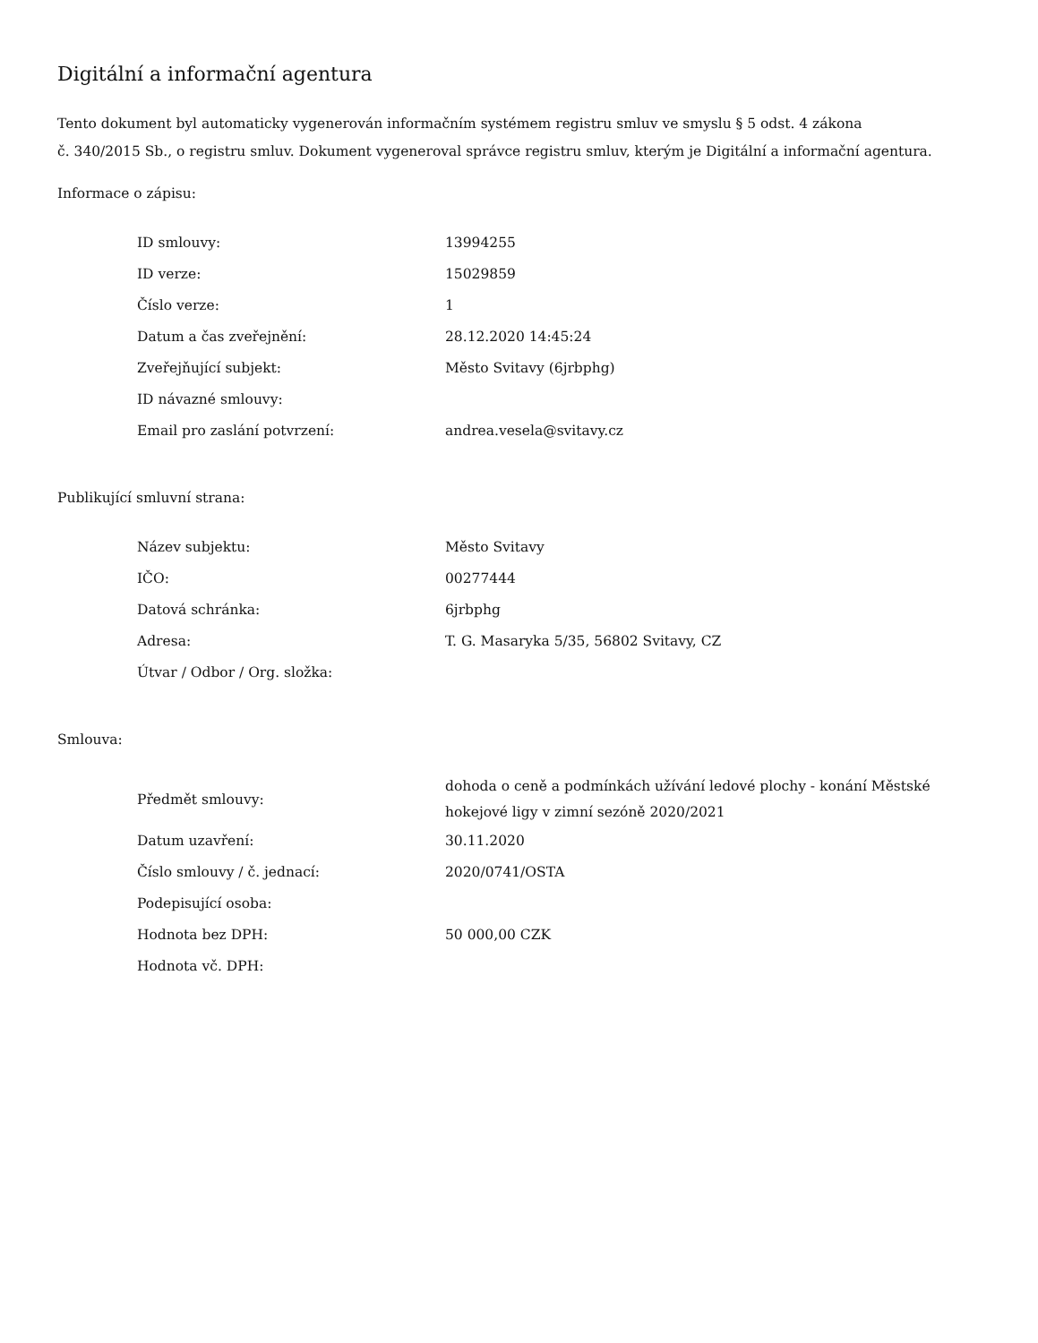Digitální a informační agentura
Tento dokument byl automaticky vygenerován informačním systémem registru smluv ve smyslu § 5 odst. 4 zákona
č. 340/2015 Sb., o registru smluv. Dokument vygeneroval správce registru smluv, kterým je Digitální a informační agentura.
Informace o zápisu:
| ID smlouvy: | 13994255 |
| ID verze: | 15029859 |
| Číslo verze: | 1 |
| Datum a čas zveřejnění: | 28.12.2020 14:45:24 |
| Zveřejňující subjekt: | Město Svitavy (6jrbphg) |
| ID návazné smlouvy: | |
| Email pro zaslání potvrzení: | andrea.vesela@svitavy.cz |
Publikující smluvní strana:
| Název subjektu: | Město Svitavy |
| IČO: | 00277444 |
| Datová schránka: | 6jrbphg |
| Adresa: | T. G. Masaryka 5/35, 56802 Svitavy, CZ |
| Útvar / Odbor / Org. složka: | |
Smlouva:
| Předmět smlouvy: | dohoda o ceně a podmínkách užívání ledové plochy - konání Městské hokejové ligy v zimní sezóně 2020/2021 |
| Datum uzavření: | 30.11.2020 |
| Číslo smlouvy / č. jednací: | 2020/0741/OSTA |
| Podepisující osoba: | |
| Hodnota bez DPH: | 50 000,00 CZK |
| Hodnota vč. DPH: | |